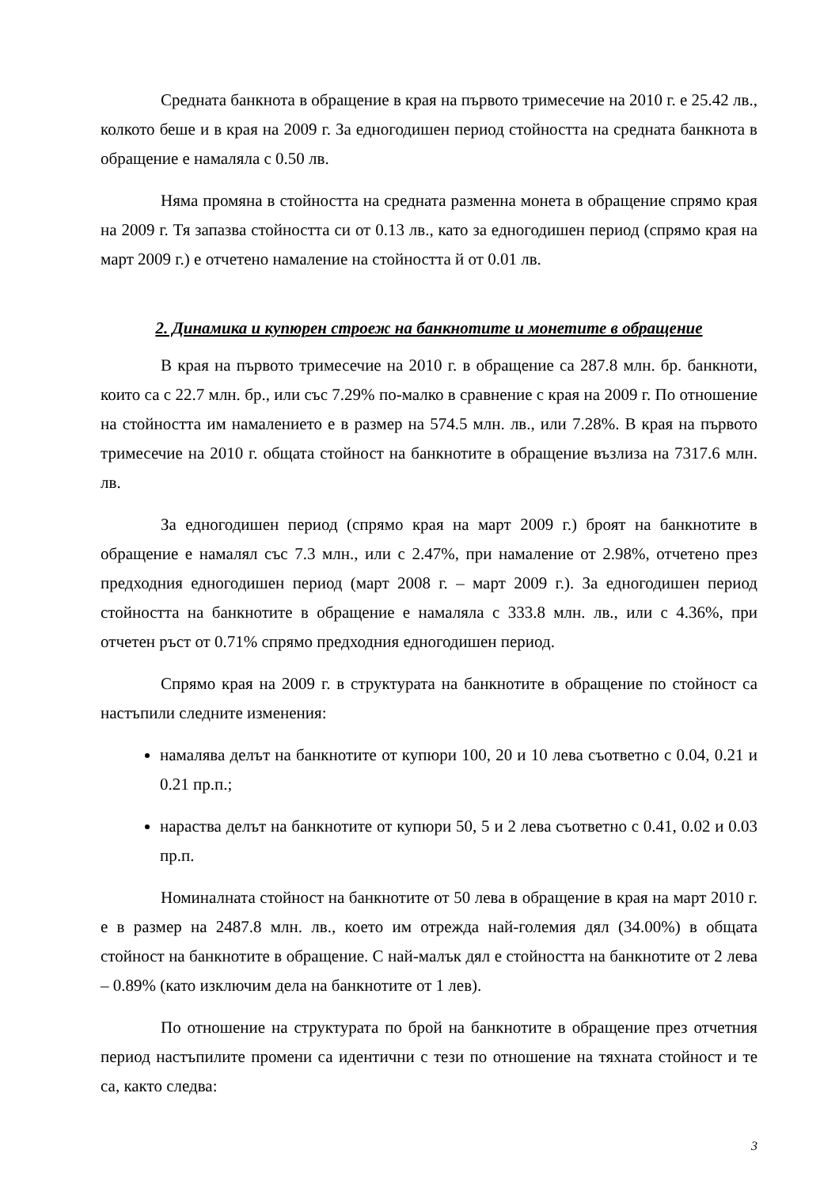Средната банкнота в обращение в края на първото тримесечие на 2010 г. е 25.42 лв., колкото беше и в края на 2009 г. За едногодишен период стойността на средната банкнота в обращение е намаляла с 0.50 лв.
Няма промяна в стойността на средната разменна монета в обращение спрямо края на 2009 г. Тя запазва стойността си от 0.13 лв., като за едногодишен период (спрямо края на март 2009 г.) е отчетено намаление на стойността й от 0.01 лв.
2. Динамика и купюрен строеж на банкнотите и монетите в обращение
В края на първото тримесечие на 2010 г. в обращение са 287.8 млн. бр. банкноти, които са с 22.7 млн. бр., или със 7.29% по-малко в сравнение с края на 2009 г. По отношение на стойността им намалението е в размер на 574.5 млн. лв., или 7.28%. В края на първото тримесечие на 2010 г. общата стойност на банкнотите в обращение възлиза на 7317.6 млн. лв.
За едногодишен период (спрямо края на март 2009 г.) броят на банкнотите в обращение е намалял със 7.3 млн., или с 2.47%, при намаление от 2.98%, отчетено през предходния едногодишен период (март 2008 г. – март 2009 г.). За едногодишен период стойността на банкнотите в обращение е намаляла с 333.8 млн. лв., или с 4.36%, при отчетен ръст от 0.71% спрямо предходния едногодишен период.
Спрямо края на 2009 г. в структурата на банкнотите в обращение по стойност са настъпили следните изменения:
намалява делът на банкнотите от купюри 100, 20 и 10 лева съответно с 0.04, 0.21 и 0.21 пр.п.;
нараства делът на банкнотите от купюри 50, 5 и 2 лева съответно с 0.41, 0.02 и 0.03 пр.п.
Номиналната стойност на банкнотите от 50 лева в обращение в края на март 2010 г. е в размер на 2487.8 млн. лв., което им отрежда най-големия дял (34.00%) в общата стойност на банкнотите в обращение. С най-малък дял е стойността на банкнотите от 2 лева – 0.89% (като изключим дела на банкнотите от 1 лев).
По отношение на структурата по брой на банкнотите в обращение през отчетния период настъпилите промени са идентични с тези по отношение на тяхната стойност и те са, както следва:
3